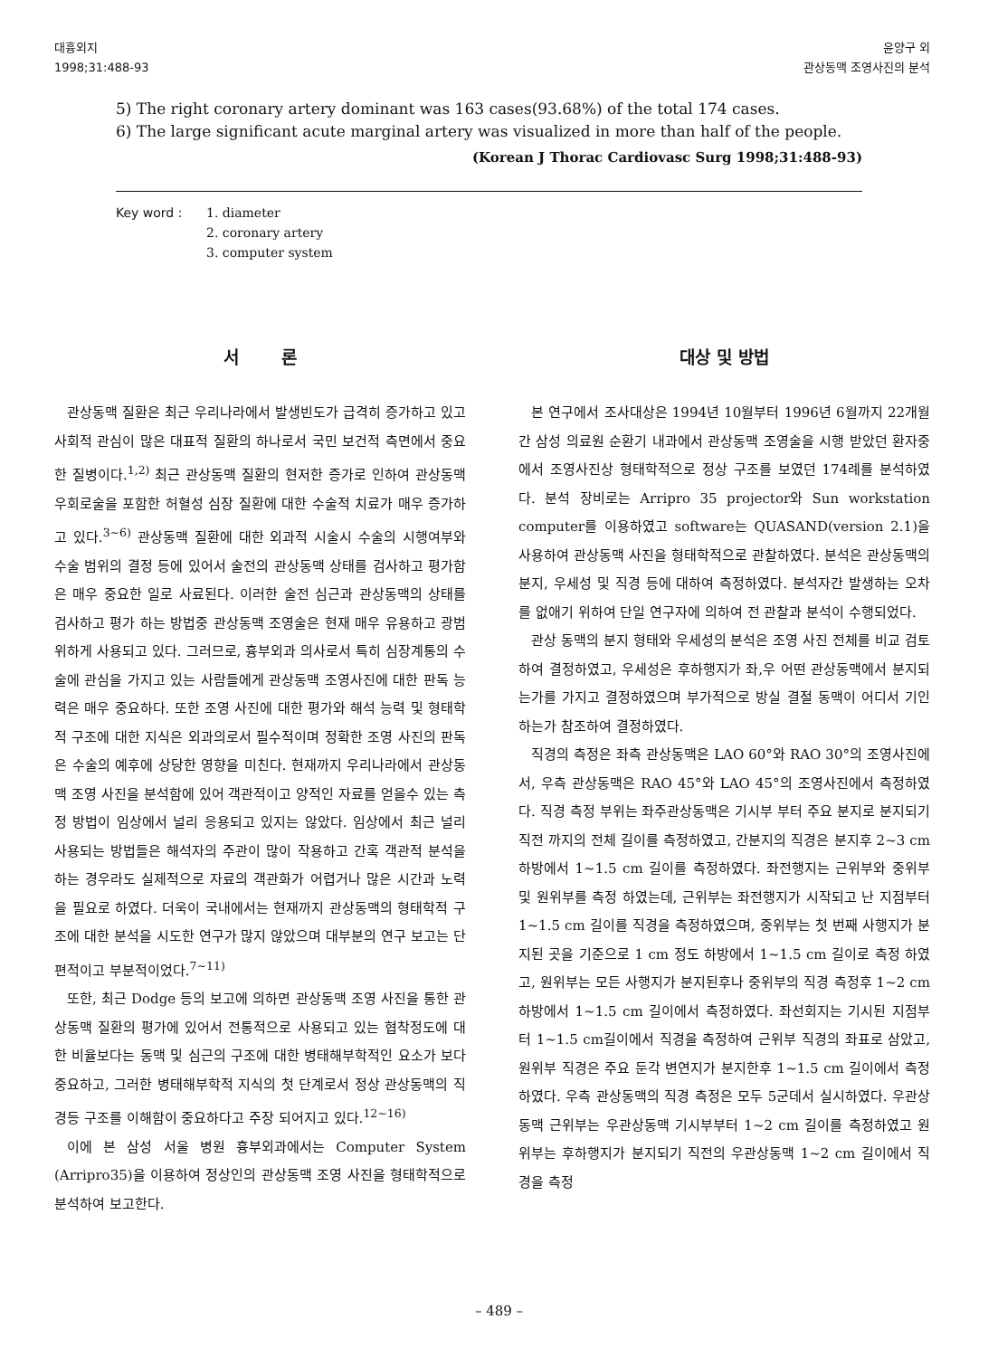대흉외지
1998;31:488-93
윤양구 외
관상동맥 조영사진의 분석
5) The right coronary artery dominant was 163 cases(93.68%) of the total 174 cases.
6) The large significant acute marginal artery was visualized in more than half of the people.
(Korean J Thorac Cardiovasc Surg 1998;31:488-93)
Key word : 1. diameter
2. coronary artery
3. computer system
서 론
관상동맥 질환은 최근 우리나라에서 발생빈도가 급격히 증가하고 있고 사회적 관심이 많은 대표적 질환의 하나로서 국민 보건적 측면에서 중요한 질병이다.<sup>1,2)</sup> 최근 관상동맥 질환의 현저한 증가로 인하여 관상동맥 우회로술을 포함한 허혈성 심장 질환에 대한 수술적 치료가 매우 증가하고 있다.<sup>3~6)</sup> 관상동맥 질환에 대한 외과적 시술시 수술의 시행여부와 수술 범위의 결정 등에 있어서 술전의 관상동맥 상태를 검사하고 평가함은 매우 중요한 일로 사료된다. 이러한 술전 심근과 관상동맥의 상태를 검사하고 평가 하는 방법중 관상동맥 조영술은 현재 매우 유용하고 광범위하게 사용되고 있다. 그러므로, 흉부외과 의사로서 특히 심장계통의 수술에 관심을 가지고 있는 사람들에게 관상동맥 조영사진에 대한 판독 능력은 매우 중요하다. 또한 조영 사진에 대한 평가와 해석 능력 및 형태학적 구조에 대한 지식은 외과의로서 필수적이며 정확한 조영 사진의 판독은 수술의 예후에 상당한 영향을 미친다. 현재까지 우리나라에서 관상동맥 조영 사진을 분석함에 있어 객관적이고 양적인 자료를 얻을수 있는 측정 방법이 임상에서 널리 응용되고 있지는 않았다. 임상에서 최근 널리 사용되는 방법들은 해석자의 주관이 많이 작용하고 간혹 객관적 분석을 하는 경우라도 실제적으로 자료의 객관화가 어렵거나 많은 시간과 노력을 필요로 하였다. 더욱이 국내에서는 현재까지 관상동맥의 형태학적 구조에 대한 분석을 시도한 연구가 많지 않았으며 대부분의 연구 보고는 단편적이고 부분적이었다.<sup>7~11)</sup>
또한, 최근 Dodge 등의 보고에 의하면 관상동맥 조영 사진을 통한 관상동맥 질환의 평가에 있어서 전통적으로 사용되고 있는 협착정도에 대한 비율보다는 동맥 및 심근의 구조에 대한 병태해부학적인 요소가 보다 중요하고, 그러한 병태해부학적 지식의 첫 단계로서 정상 관상동맥의 직경등 구조를 이해함이 중요하다고 주장 되어지고 있다.<sup>12~16)</sup>
이에 본 삼성 서울 병원 흉부외과에서는 Computer System (Arripro35)을 이용하여 정상인의 관상동맥 조영 사진을 형태학적으로 분석하여 보고한다.
대상 및 방법
본 연구에서 조사대상은 1994년 10월부터 1996년 6월까지 22개월간 삼성 의료원 순환기 내과에서 관상동맥 조영술을 시행 받았던 환자중에서 조영사진상 형태학적으로 정상 구조를 보였던 174례를 분석하였다. 분석 장비로는 Arripro 35 projector와 Sun workstation computer를 이용하였고 software는 QUASAND(version 2.1)을 사용하여 관상동맥 사진을 형태학적으로 관찰하였다. 분석은 관상동맥의 분지, 우세성 및 직경 등에 대하여 측정하였다. 분석자간 발생하는 오차를 없애기 위하여 단일 연구자에 의하여 전 관찰과 분석이 수행되었다.
관상 동맥의 분지 형태와 우세성의 분석은 조영 사진 전체를 비교 검토하여 결정하였고, 우세성은 후하행지가 좌,우 어떤 관상동맥에서 분지되는가를 가지고 결정하였으며 부가적으로 방실 결절 동맥이 어디서 기인하는가 참조하여 결정하였다.
직경의 측정은 좌측 관상동맥은 LAO 60°와 RAO 30°의 조영사진에서, 우측 관상동맥은 RAO 45°와 LAO 45°의 조영사진에서 측정하였다. 직경 측정 부위는 좌주관상동맥은 기시부 부터 주요 분지로 분지되기 직전 까지의 전체 길이를 측정하였고, 간분지의 직경은 분지후 2~3 cm 하방에서 1~1.5 cm 길이를 측정하였다. 좌전행지는 근위부와 중위부 및 원위부를 측정 하였는데, 근위부는 좌전행지가 시작되고 난 지점부터 1~1.5 cm 길이를 직경을 측정하였으며, 중위부는 첫 번째 사행지가 분지된 곳을 기준으로 1 cm 정도 하방에서 1~1.5 cm 길이로 측정 하였고, 원위부는 모든 사행지가 분지된후나 중위부의 직경 측정후 1~2 cm 하방에서 1~1.5 cm 길이에서 측정하였다. 좌선회지는 기시된 지점부터 1~1.5 cm길이에서 직경을 측정하여 근위부 직경의 좌표로 삼았고, 원위부 직경은 주요 둔각 변연지가 분지한후 1~1.5 cm 길이에서 측정하였다. 우측 관상동맥의 직경 측정은 모두 5군데서 실시하였다. 우관상동맥 근위부는 우관상동맥 기시부부터 1~2 cm 길이를 측정하였고 원위부는 후하행지가 분지되기 직전의 우관상동맥 1~2 cm 길이에서 직경을 측정
– 489 –